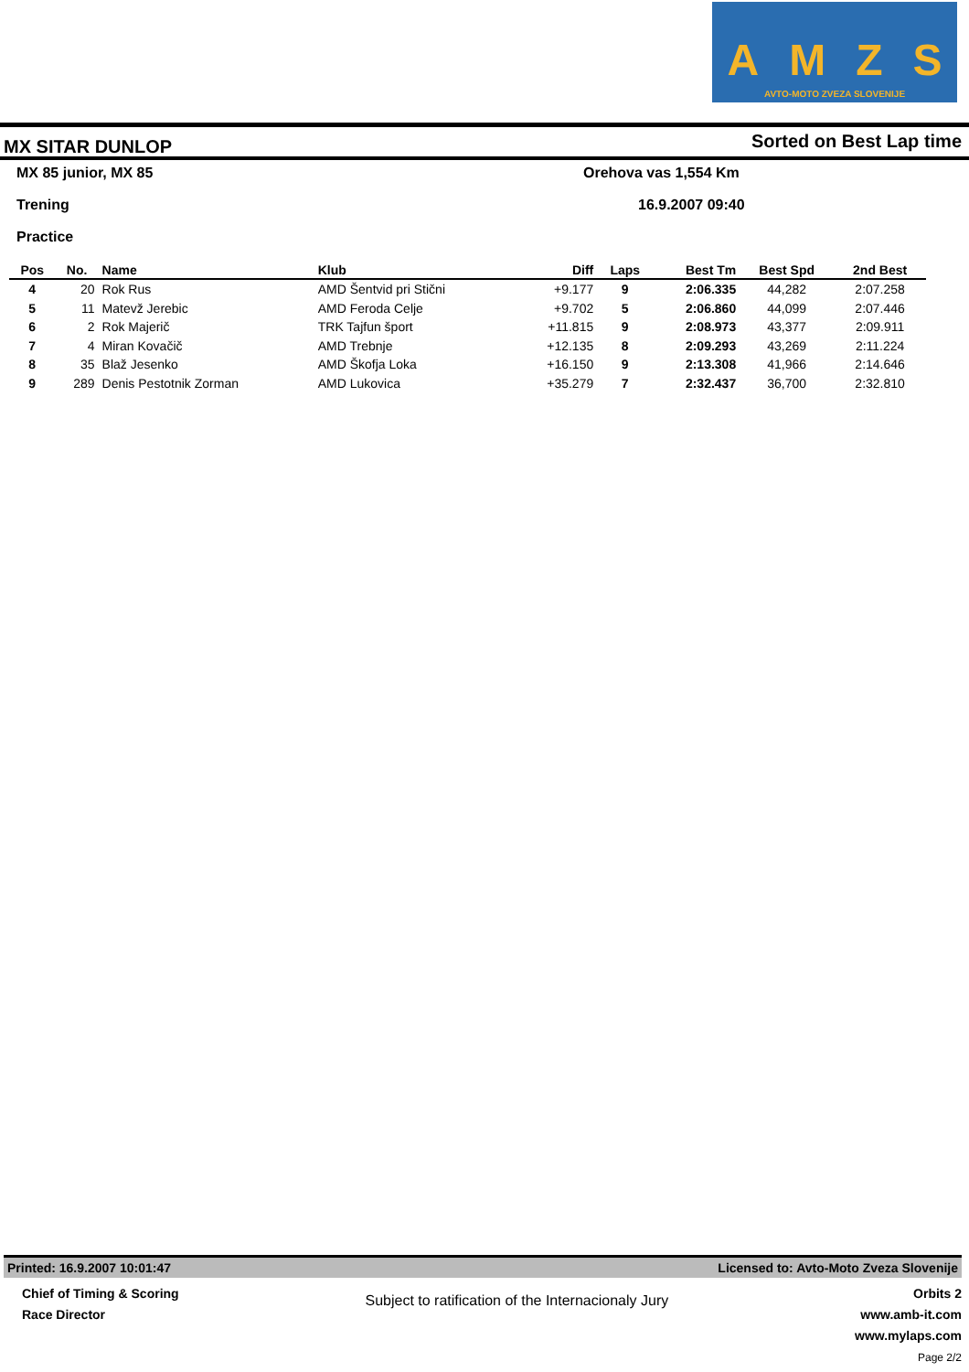AMZS
AVTO-MOTO ZVEZA SLOVENIJE
MX SITAR DUNLOP Sorted on Best Lap time
MX 85 junior, MX 85 Orehova vas 1,554 Km
Trening 16.9.2007 09:40
Practice
| Pos | No. | Name | Klub | Diff | Laps | Best Tm | Best Spd | 2nd Best |
| --- | --- | --- | --- | --- | --- | --- | --- | --- |
| 4 | 20 | Rok Rus | AMD Šentvid pri Stični | +9.177 | 9 | 2:06.335 | 44,282 | 2:07.258 |
| 5 | 11 | Matevž Jerebic | AMD Feroda Celje | +9.702 | 5 | 2:06.860 | 44,099 | 2:07.446 |
| 6 | 2 | Rok Majerič | TRK Tajfun šport | +11.815 | 9 | 2:08.973 | 43,377 | 2:09.911 |
| 7 | 4 | Miran Kovačič | AMD Trebnje | +12.135 | 8 | 2:09.293 | 43,269 | 2:11.224 |
| 8 | 35 | Blaž Jesenko | AMD Škofja Loka | +16.150 | 9 | 2:13.308 | 41,966 | 2:14.646 |
| 9 | 289 | Denis Pestotnik Zorman | AMD Lukovica | +35.279 | 7 | 2:32.437 | 36,700 | 2:32.810 |
Printed: 16.9.2007 10:01:47 Licensed to: Avto-Moto Zveza Slovenije
Chief of Timing & Scoring
Race Director
Subject to ratification of the Internacionaly Jury
Orbits 2
www.amb-it.com
www.mylaps.com
Page 2/2